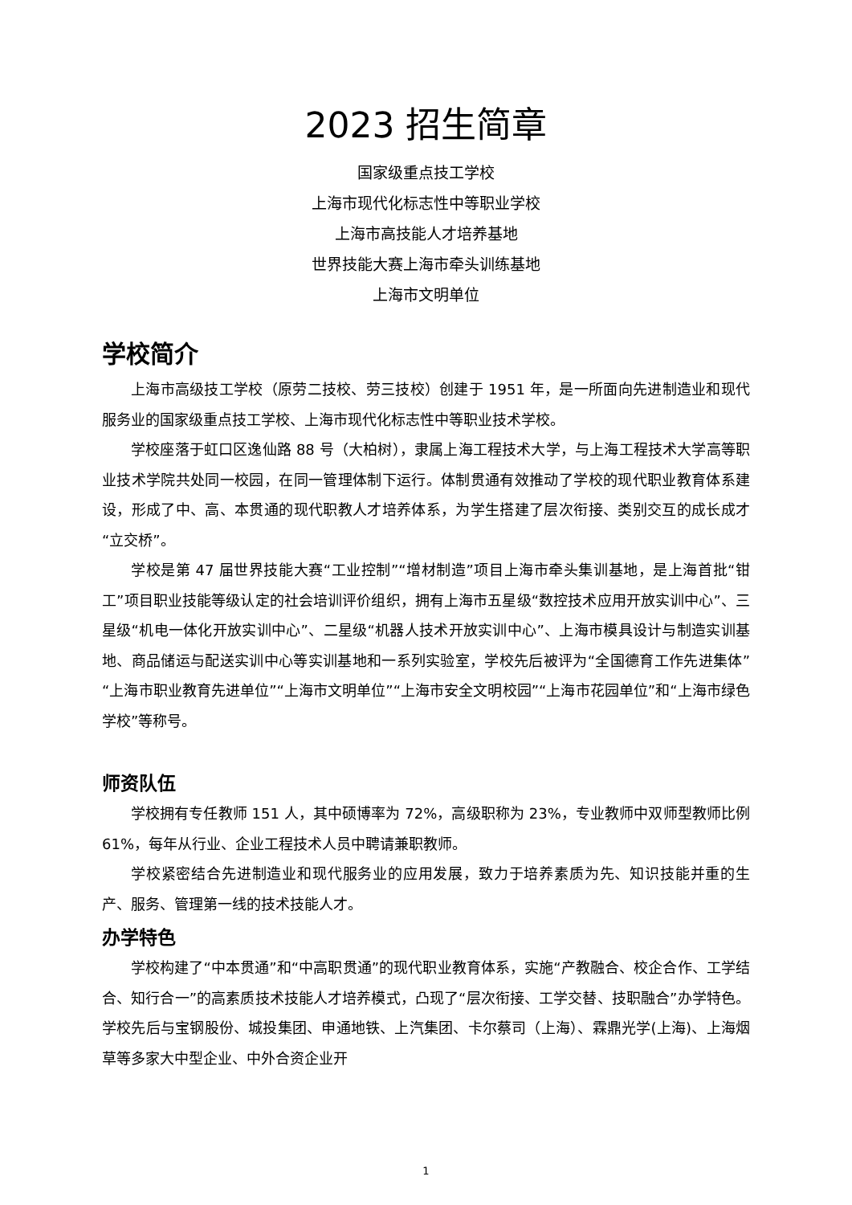2023 招生简章
国家级重点技工学校
上海市现代化标志性中等职业学校
上海市高技能人才培养基地
世界技能大赛上海市牵头训练基地
上海市文明单位
学校简介
上海市高级技工学校（原劳二技校、劳三技校）创建于 1951 年，是一所面向先进制造业和现代服务业的国家级重点技工学校、上海市现代化标志性中等职业技术学校。
学校座落于虹口区逸仙路 88 号（大柏树），隶属上海工程技术大学，与上海工程技术大学高等职业技术学院共处同一校园，在同一管理体制下运行。体制贯通有效推动了学校的现代职业教育体系建设，形成了中、高、本贯通的现代职教人才培养体系，为学生搭建了层次衔接、类别交互的成长成才“立交桥”。
学校是第 47 届世界技能大赛“工业控制”“增材制造”项目上海市牵头集训基地，是上海首批“钳工”项目职业技能等级认定的社会培训评价组织，拥有上海市五星级“数控技术应用开放实训中心”、三星级“机电一体化开放实训中心”、二星级“机器人技术开放实训中心”、上海市模具设计与制造实训基地、商品储运与配送实训中心等实训基地和一系列实验室，学校先后被评为“全国德育工作先进集体”“上海市职业教育先进单位”“上海市文明单位”“上海市安全文明校园”“上海市花园单位”和“上海市绿色学校”等称号。
师资队伍
学校拥有专任教师 151 人，其中硕博率为 72%，高级职称为 23%，专业教师中双师型教师比例 61%，每年从行业、企业工程技术人员中聘请兼职教师。
学校紧密结合先进制造业和现代服务业的应用发展，致力于培养素质为先、知识技能并重的生产、服务、管理第一线的技术技能人才。
办学特色
学校构建了“中本贯通”和“中高职贯通”的现代职业教育体系，实施“产教融合、校企合作、工学结合、知行合一”的高素质技术技能人才培养模式，凸现了“层次衔接、工学交替、技职融合”办学特色。学校先后与宝钢股份、城投集团、申通地铁、上汽集团、卡尔蔡司（上海）、霖鼎光学(上海)、上海烟草等多家大中型企业、中外合资企业开
1